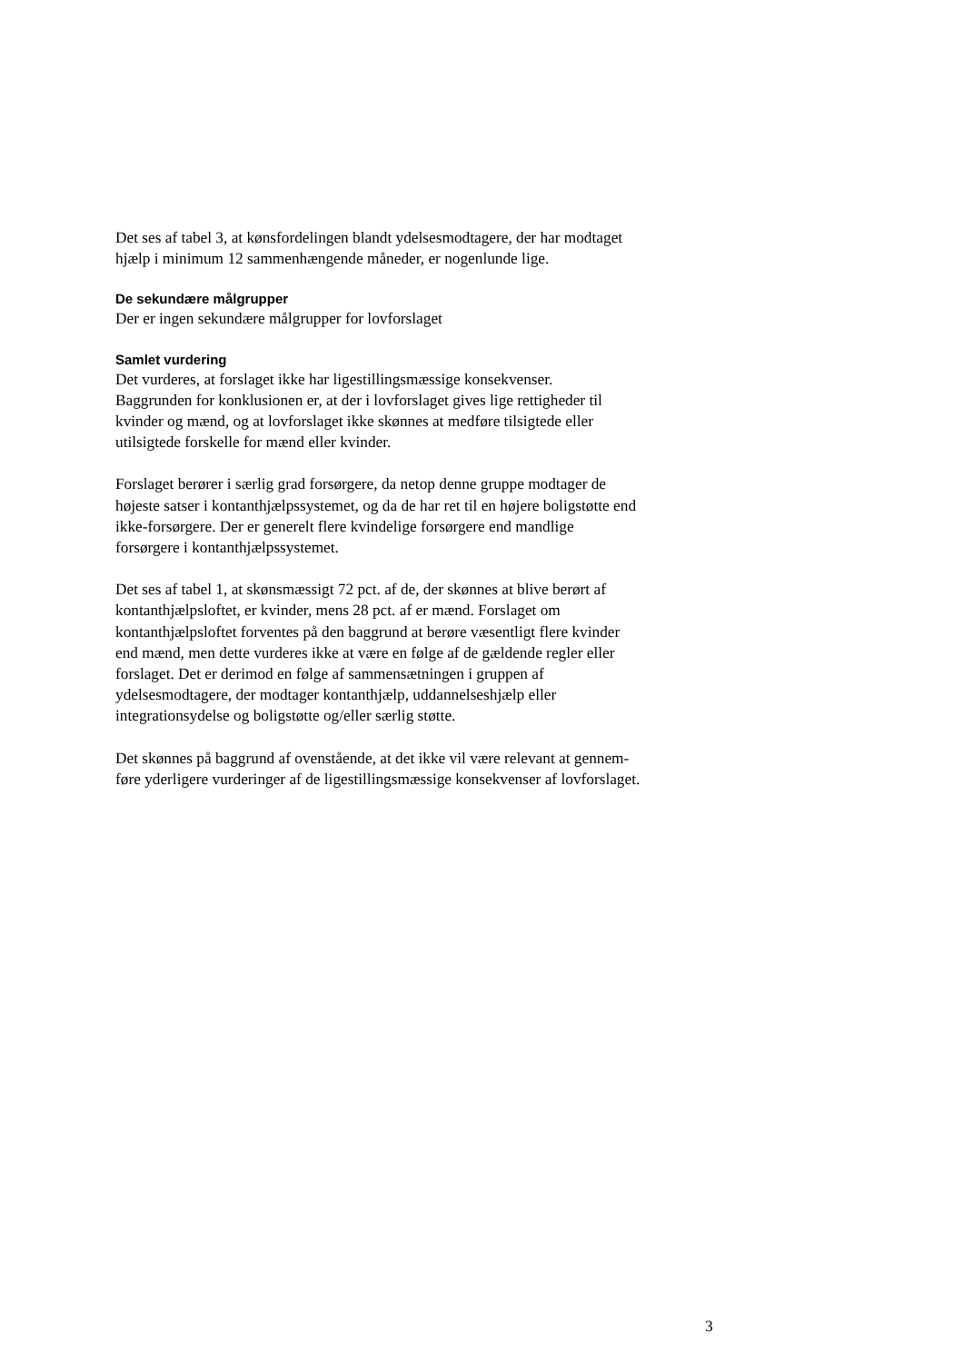Det ses af tabel 3, at kønsfordelingen blandt ydelsesmodtagere, der har modtaget
hjælp i minimum 12 sammenhængende måneder, er nogenlunde lige.
De sekundære målgrupper
Der er ingen sekundære målgrupper for lovforslaget
Samlet vurdering
Det vurderes, at forslaget ikke har ligestillingsmæssige konsekvenser.
Baggrunden for konklusionen er, at der i lovforslaget gives lige rettigheder til
kvinder og mænd, og at lovforslaget ikke skønnes at medføre tilsigtede eller
utilsigtede forskelle for mænd eller kvinder.
Forslaget berører i særlig grad forsørgere, da netop denne gruppe modtager de
højeste satser i kontanthjælpssystemet, og da de har ret til en højere boligstøtte end
ikke-forsørgere. Der er generelt flere kvindelige forsørgere end mandlige
forsørgere i kontanthjælpssystemet.
Det ses af tabel 1, at skønsmæssigt 72 pct. af de, der skønnes at blive berørt af
kontanthjælpsloftet, er kvinder, mens 28 pct. af er mænd. Forslaget om
kontanthjælpsloftet forventes på den baggrund at berøre væsentligt flere kvinder
end mænd, men dette vurderes ikke at være en følge af de gældende regler eller
forslaget. Det er derimod en følge af sammensætningen i gruppen af
ydelsesmodtagere, der modtager kontanthjælp, uddannelseshjælp eller
integrationsydelse og boligstøtte og/eller særlig støtte.
Det skønnes på baggrund af ovenstående, at det ikke vil være relevant at gennem-
føre yderligere vurderinger af de ligestillingsmæssige konsekvenser af lovforslaget.
3